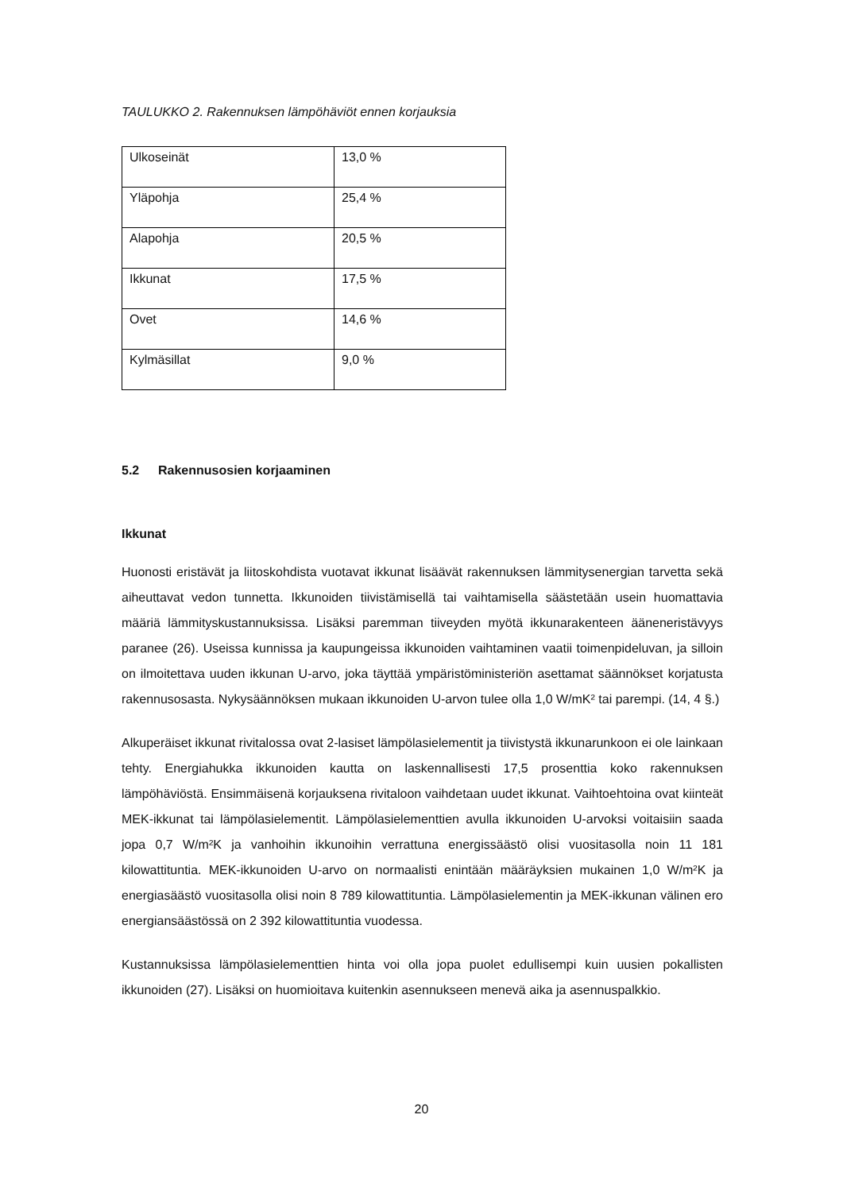TAULUKKO 2. Rakennuksen lämpöhäviöt ennen korjauksia
| Ulkoseinät | 13,0 % |
| Yläpohja | 25,4 % |
| Alapohja | 20,5 % |
| Ikkunat | 17,5 % |
| Ovet | 14,6 % |
| Kylmäsillat | 9,0 % |
5.2 Rakennusosien korjaaminen
Ikkunat
Huonosti eristävät ja liitoskohdista vuotavat ikkunat lisäävät rakennuksen lämmitysenergian tarvetta sekä aiheuttavat vedon tunnetta. Ikkunoiden tiivistämisellä tai vaihtamisella säästetään usein huomattavia määriä lämmityskustannuksissa. Lisäksi paremman tiiveyden myötä ikkunarakenteen ääneneristävyys paranee (26). Useissa kunnissa ja kaupungeissa ikkunoiden vaihtaminen vaatii toimenpideluvan, ja silloin on ilmoitettava uuden ikkunan U-arvo, joka täyttää ympäristöministeriön asettamat säännökset korjatusta rakennusosasta. Nykysäännöksen mukaan ikkunoiden U-arvon tulee olla 1,0 W/mK² tai parempi. (14, 4 §.)
Alkuperäiset ikkunat rivitalossa ovat 2-lasiset lämpölasielementit ja tiivistystä ikkunarunkoon ei ole lainkaan tehty. Energiahukka ikkunoiden kautta on laskennallisesti 17,5 prosenttia koko rakennuksen lämpöhäviöstä. Ensimmäisenä korjauksena rivitaloon vaihdetaan uudet ikkunat. Vaihtoehtoina ovat kiinteät MEK-ikkunat tai lämpölasielementit. Lämpölasielementtien avulla ikkunoiden U-arvoksi voitaisiin saada jopa 0,7 W/m²K ja vanhoihin ikkunoihin verrattuna energissäästö olisi vuositasolla noin 11 181 kilowattituntia. MEK-ikkunoiden U-arvo on normaalisti enintään määräyksien mukainen 1,0 W/m²K ja energiasäästö vuositasolla olisi noin 8 789 kilowattituntia. Lämpölasielementin ja MEK-ikkunan välinen ero energiansäästössä on 2 392 kilowattituntia vuodessa.
Kustannuksissa lämpölasielementtien hinta voi olla jopa puolet edullisempi kuin uusien pokallisten ikkunoiden (27). Lisäksi on huomioitava kuitenkin asennukseen menevä aika ja asennuspalkkio.
20